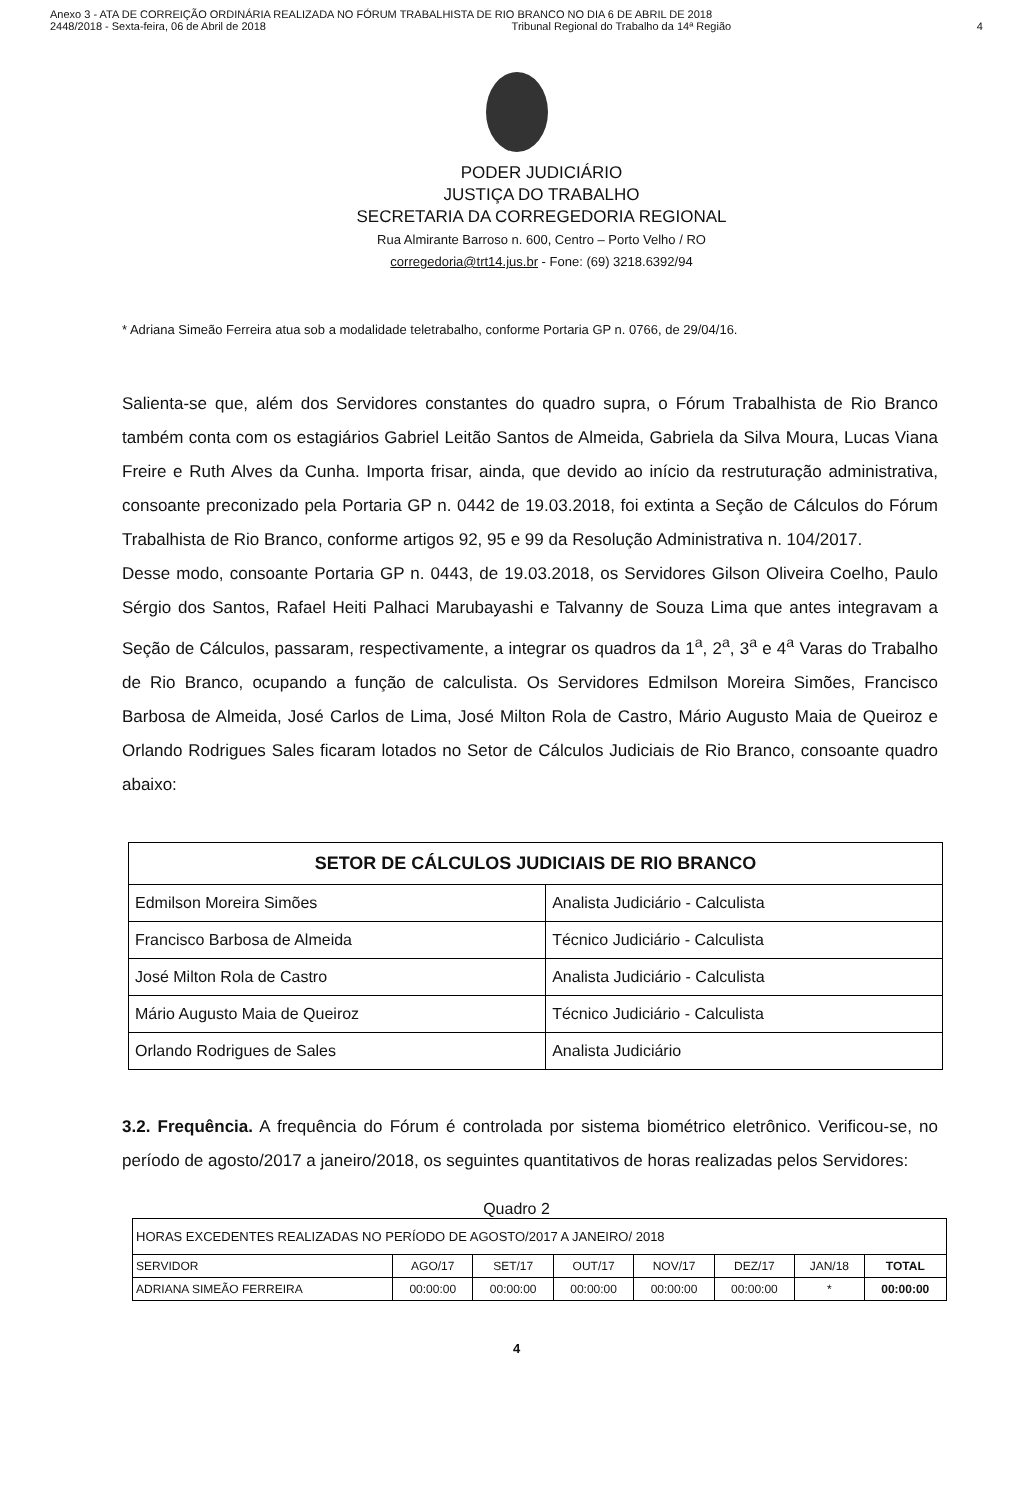Anexo 3 - ATA DE CORREIÇÃO ORDINÁRIA REALIZADA NO FÓRUM TRABALHISTA DE RIO BRANCO NO DIA 6 DE ABRIL DE 2018
2448/2018 - Sexta-feira, 06 de Abril de 2018 Tribunal Regional do Trabalho da 14ª Região 4
PODER JUDICIÁRIO
JUSTIÇA DO TRABALHO
SECRETARIA DA CORREGEDORIA REGIONAL
Rua Almirante Barroso n. 600, Centro – Porto Velho / RO
corregedoria@trt14.jus.br - Fone: (69) 3218.6392/94
* Adriana Simeão Ferreira atua sob a modalidade teletrabalho, conforme Portaria GP n. 0766, de 29/04/16.
Salienta-se que, além dos Servidores constantes do quadro supra, o Fórum Trabalhista de Rio Branco também conta com os estagiários Gabriel Leitão Santos de Almeida, Gabriela da Silva Moura, Lucas Viana Freire e Ruth Alves da Cunha. Importa frisar, ainda, que devido ao início da restruturação administrativa, consoante preconizado pela Portaria GP n. 0442 de 19.03.2018, foi extinta a Seção de Cálculos do Fórum Trabalhista de Rio Branco, conforme artigos 92, 95 e 99 da Resolução Administrativa n. 104/2017.
Desse modo, consoante Portaria GP n. 0443, de 19.03.2018, os Servidores Gilson Oliveira Coelho, Paulo Sérgio dos Santos, Rafael Heiti Palhaci Marubayashi e Talvanny de Souza Lima que antes integravam a Seção de Cálculos, passaram, respectivamente, a integrar os quadros da 1<sup>a</sup>, 2<sup>a</sup>, 3<sup>a</sup> e 4<sup>a</sup> Varas do Trabalho de Rio Branco, ocupando a função de calculista. Os Servidores Edmilson Moreira Simões, Francisco Barbosa de Almeida, José Carlos de Lima, José Milton Rola de Castro, Mário Augusto Maia de Queiroz e Orlando Rodrigues Sales ficaram lotados no Setor de Cálculos Judiciais de Rio Branco, consoante quadro abaixo:
| SETOR DE CÁLCULOS JUDICIAIS DE RIO BRANCO | |
| --- | --- |
| Edmilson Moreira Simões | Analista Judiciário - Calculista |
| Francisco Barbosa de Almeida | Técnico Judiciário - Calculista |
| José Milton Rola de Castro | Analista Judiciário - Calculista |
| Mário Augusto Maia de Queiroz | Técnico Judiciário - Calculista |
| Orlando Rodrigues de Sales | Analista Judiciário |
3.2. Frequência. A frequência do Fórum é controlada por sistema biométrico eletrônico. Verificou-se, no período de agosto/2017 a janeiro/2018, os seguintes quantitativos de horas realizadas pelos Servidores:
Quadro 2
| HORAS EXCEDENTES REALIZADAS NO PERÍODO DE AGOSTO/2017 A JANEIRO/ 2018 | | | | | | | |
| SERVIDOR | AGO/17 | SET/17 | OUT/17 | NOV/17 | DEZ/17 | JAN/18 | TOTAL |
| ADRIANA SIMEÃO FERREIRA | 00:00:00 | 00:00:00 | 00:00:00 | 00:00:00 | 00:00:00 | * | 00:00:00 |
4